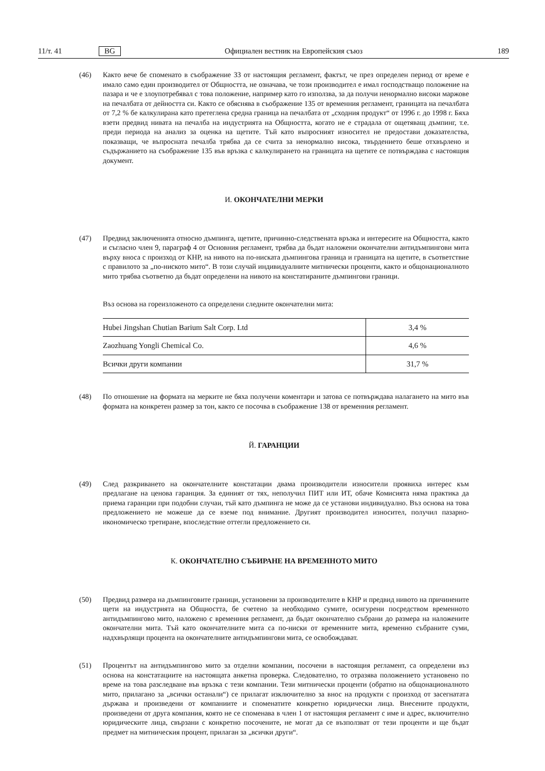11/т. 41 BG Официален вестник на Европейския съюз 189
(46) Както вече бе споменато в съображение 33 от настоящия регламент, фактът, че през определен период от време е имало само един производител от Общността, не означава, че този производител е имал господстващо положение на пазара и че е злоупотребявал с това положение, например като го използва, за да получи ненормално високи маржове на печалбата от дейността си. Както се обяснява в съображение 135 от временния регламент, границата на печалбата от 7,2 % бе калкулирана като претеглена средна граница на печалбата от „сходния продукт“ от 1996 г. до 1998 г. Бяха взети предвид нивата на печалба на индустрията на Общността, когато не е страдала от ощетяващ дъмпинг, т.е. преди периода на анализ за оценка на щетите. Тъй като въпросният износител не предостави доказателства, показващи, че въпросната печалба трябва да се счита за ненормално висока, твърдението беше отхвърлено и съдържанието на съображение 135 във връзка с калкулирането на границата на щетите се потвърждава с настоящия документ.
И. ОКОНЧАТЕЛНИ МЕРКИ
(47) Предвид заключенията относно дъмпинга, щетите, причинно-следствената връзка и интересите на Общността, както и съгласно член 9, параграф 4 от Основния регламент, трябва да бъдат наложени окончателни антидъмпингови мита върху вноса с произход от КНР, на нивото на по-ниската дъмпингова граница и границата на щетите, в съответствие с правилото за „по-ниското мито“. В този случай индивидуалните митнически проценти, както и общонационалното мито трябва съответно да бъдат определени на нивото на констатираните дъмпингови граници.
Въз основа на гореизложеното са определени следните окончателни мита:
| Hubei Jingshan Chutian Barium Salt Corp. Ltd | 3,4 % |
| Zaozhuang Yongli Chemical Co. | 4,6 % |
| Всички други компании | 31,7 % |
(48) По отношение на формата на мерките не бяха получени коментари и затова се потвърждава налагането на мито във формата на конкретен размер за тон, както се посочва в съображение 138 от временния регламент.
Й. ГАРАНЦИИ
(49) След разкриването на окончателните констатации двама производители износители проявиха интерес към предлагане на ценова гаранция. За единият от тях, неполучил ПИТ или ИТ, обаче Комисията няма практика да приема гаранции при подобни случаи, тъй като дъмпинга не може да се установи индивидуално. Въз основа на това предложението не можеше да се вземе под внимание. Другият производител износител, получил пазарно-икономическо третиране, впоследствие оттегли предложението си.
К. ОКОНЧАТЕЛНО СЪБИРАНЕ НА ВРЕМЕННОТО МИТО
(50) Предвид размера на дъмпинговите граници, установени за производителите в КНР и предвид нивото на причинените щети на индустрията на Общността, бе счетено за необходимо сумите, осигурени посредством временното антидъмпингово мито, наложено с временния регламент, да бъдат окончателно събрани до размера на наложените окончателни мита. Тъй като окончателните мита са по-ниски от временните мита, временно събраните суми, надхвърлящи процента на окончателните антидъмпингови мита, се освобождават.
(51) Процентът на антидъмпингово мито за отделни компании, посочени в настоящия регламент, са определени въз основа на констатациите на настоящата анкетна проверка. Следователно, то отразява положението установено по време на това разследване във връзка с тези компании. Тези митнически проценти (обратно на общонационалното мито, прилагано за „всички останали“) се прилагат изключително за внос на продукти с произход от засегнатата държава и произведени от компаниите и споменатите конкретно юридически лица. Внесените продукти, произведени от друга компания, която не се споменава в член 1 от настоящия регламент с име и адрес, включително юридическите лица, свързани с конкретно посочените, не могат да се възползват от тези проценти и ще бъдат предмет на митническия процент, прилаган за „всички други“.